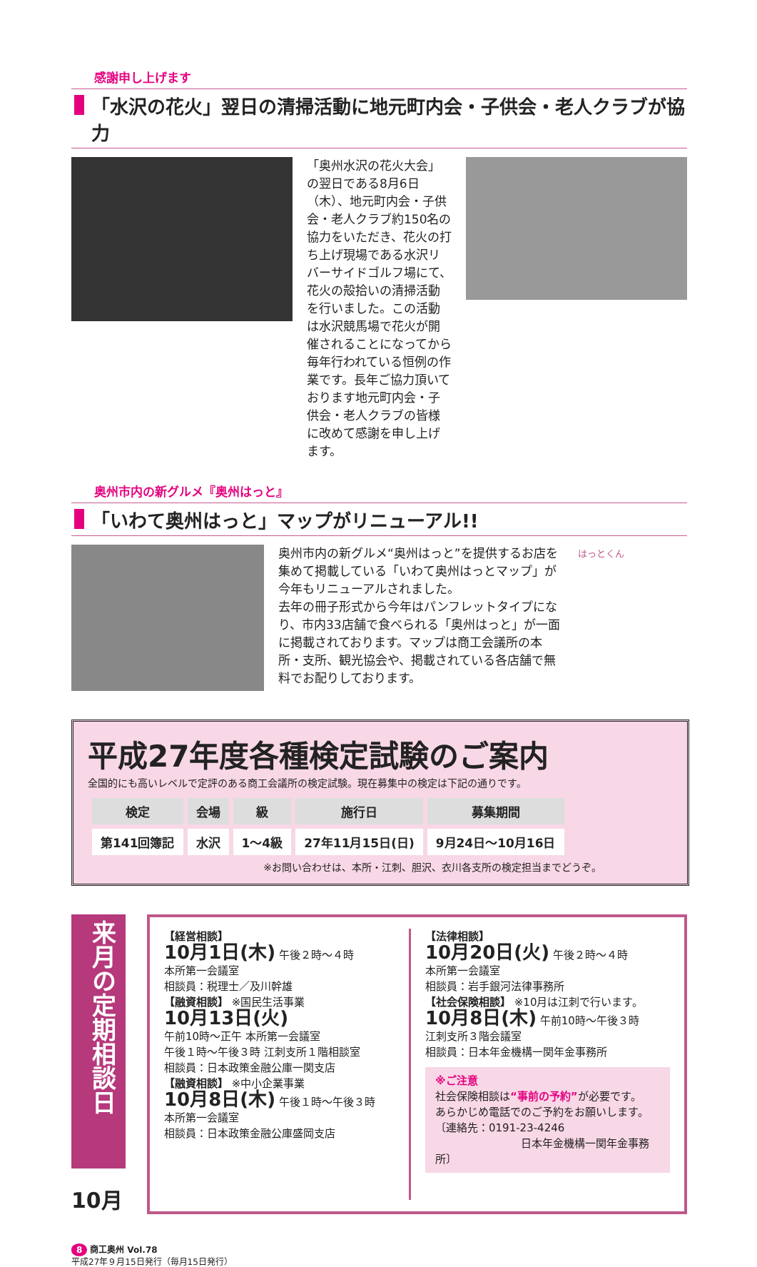感謝申し上げます
「水沢の花火」翌日の清掃活動に地元町内会・子供会・老人クラブが協力
「奥州水沢の花火大会」の翌日である8月6日（木）、地元町内会・子供会・老人クラブ約150名の協力をいただき、花火の打ち上げ現場である水沢リバーサイドゴルフ場にて、花火の殻拾いの清掃活動を行いました。この活動は水沢競馬場で花火が開催されることになってから毎年行われている恒例の作業です。長年ご協力頂いております地元町内会・子供会・老人クラブの皆様に改めて感謝を申し上げます。
奥州市内の新グルメ『奥州はっと』
「いわて奥州はっと」マップがリニューアル!!
奥州市内の新グルメ“奥州はっと”を提供するお店を集めて掲載している「いわて奥州はっとマップ」が今年もリニューアルされました。
去年の冊子形式から今年はパンフレットタイプになり、市内33店舗で食べられる「奥州はっと」が一面に掲載されております。マップは商工会議所の本所・支所、観光協会や、掲載されている各店舗で無料でお配りしております。
はっとくん
平成27年度各種検定試験のご案内
全国的にも高いレベルで定評のある商工会議所の検定試験。現在募集中の検定は下記の通りです。
| 検定 | 会場 | 級 | 施行日 | 募集期間 |
| --- | --- | --- | --- | --- |
| 第141回簿記 | 水沢 | 1～4級 | 27年11月15日(日) | 9月24日～10月16日 |
※お問い合わせは、本所・江刺、胆沢、衣川各支所の検定担当までどうぞ。
来月の定期相談日
10月
【経営相談】
10月1日(木) 午後２時～４時
本所第一会議室
相談員：税理士／及川幹雄
【融資相談】 ※国民生活事業
10月13日(火)
午前10時～正午 本所第一会議室
午後１時～午後３時 江刺支所１階相談室
相談員：日本政策金融公庫一関支店
【融資相談】 ※中小企業事業
10月8日(木) 午後１時～午後３時
本所第一会議室
相談員：日本政策金融公庫盛岡支店
【法律相談】
10月20日(火) 午後２時～４時
本所第一会議室
相談員：岩手銀河法律事務所
【社会保険相談】 ※10月は江刺で行います。
10月8日(木) 午前10時～午後３時
江刺支所３階会議室
相談員：日本年金機構一関年金事務所
※ご注意
社会保険相談は“事前の予約”が必要です。
あらかじめ電話でのご予約をお願いします。
〔連絡先：0191-23-4246
日本年金機構一関年金事務所〕
8 商工奥州 Vol.78
平成27年９月15日発行（毎月15日発行）